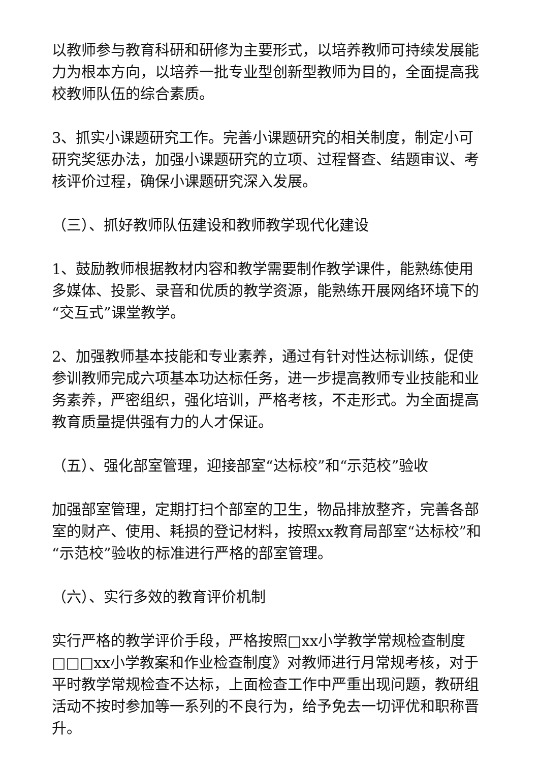以教师参与教育科研和研修为主要形式，以培养教师可持续发展能力为根本方向，以培养一批专业型创新型教师为目的，全面提高我校教师队伍的综合素质。
3、抓实小课题研究工作。完善小课题研究的相关制度，制定小可研究奖惩办法，加强小课题研究的立项、过程督查、结题审议、考核评价过程，确保小课题研究深入发展。
（三）、抓好教师队伍建设和教师教学现代化建设
1、鼓励教师根据教材内容和教学需要制作教学课件，能熟练使用多媒体、投影、录音和优质的教学资源，能熟练开展网络环境下的“交互式”课堂教学。
2、加强教师基本技能和专业素养，通过有针对性达标训练，促使参训教师完成六项基本功达标任务，进一步提高教师专业技能和业务素养，严密组织，强化培训，严格考核，不走形式。为全面提高教育质量提供强有力的人才保证。
（五）、强化部室管理，迎接部室“达标校”和“示范校”验收
加强部室管理，定期打扫个部室的卫生，物品排放整齐，完善各部室的财产、使用、耗损的登记材料，按照xx教育局部室“达标校”和“示范校”验收的标准进行严格的部室管理。
（六）、实行多效的教育评价机制
实行严格的教学评价手段，严格按照□xx小学教学常规检查制度□□□xx小学教案和作业检查制度》对教师进行月常规考核，对于平时教学常规检查不达标，上面检查工作中严重出现问题，教研组活动不按时参加等一系列的不良行为，给予免去一切评优和职称晋升。